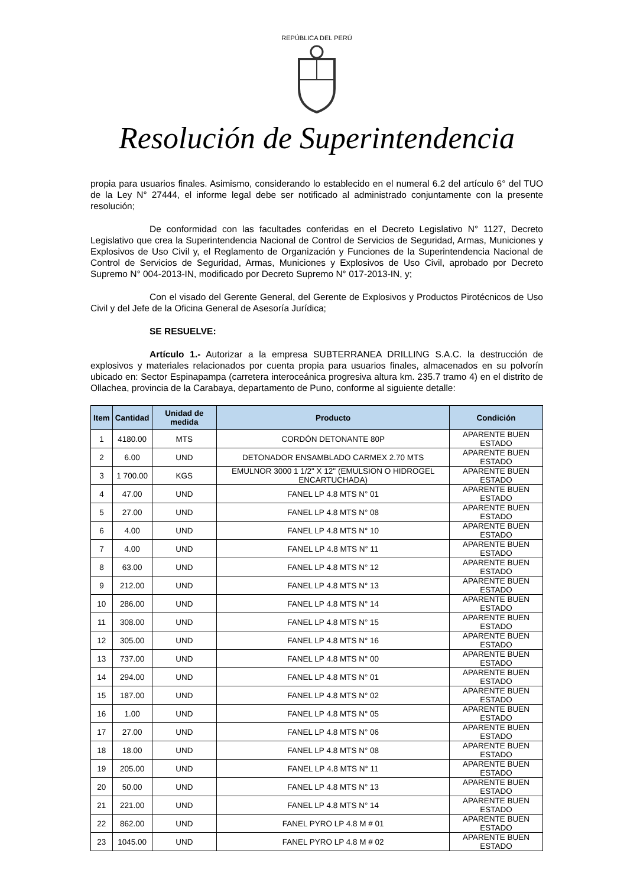REPÚBLICA DEL PERÚ
Resolución de Superintendencia
propia para usuarios finales. Asimismo, considerando lo establecido en el numeral 6.2 del artículo 6° del TUO de la Ley N° 27444, el informe legal debe ser notificado al administrado conjuntamente con la presente resolución;
De conformidad con las facultades conferidas en el Decreto Legislativo N° 1127, Decreto Legislativo que crea la Superintendencia Nacional de Control de Servicios de Seguridad, Armas, Municiones y Explosivos de Uso Civil y, el Reglamento de Organización y Funciones de la Superintendencia Nacional de Control de Servicios de Seguridad, Armas, Municiones y Explosivos de Uso Civil, aprobado por Decreto Supremo N° 004-2013-IN, modificado por Decreto Supremo N° 017-2013-IN, y;
Con el visado del Gerente General, del Gerente de Explosivos y Productos Pirotécnicos de Uso Civil y del Jefe de la Oficina General de Asesoría Jurídica;
SE RESUELVE:
Artículo 1.- Autorizar a la empresa SUBTERRANEA DRILLING S.A.C. la destrucción de explosivos y materiales relacionados por cuenta propia para usuarios finales, almacenados en su polvorín ubicado en: Sector Espinapampa (carretera interoceánica progresiva altura km. 235.7 tramo 4) en el distrito de Ollachea, provincia de la Carabaya, departamento de Puno, conforme al siguiente detalle:
| Item | Cantidad | Unidad de medida | Producto | Condición |
| --- | --- | --- | --- | --- |
| 1 | 4180.00 | MTS | CORDÓN DETONANTE 80P | APARENTE BUEN ESTADO |
| 2 | 6.00 | UND | DETONADOR ENSAMBLADO CARMEX 2.70 MTS | APARENTE BUEN ESTADO |
| 3 | 1 700.00 | KGS | EMULNOR 3000 1 1/2" X 12" (EMULSION O HIDROGEL ENCARTUCHADA) | APARENTE BUEN ESTADO |
| 4 | 47.00 | UND | FANEL LP 4.8 MTS N° 01 | APARENTE BUEN ESTADO |
| 5 | 27.00 | UND | FANEL LP 4.8 MTS N° 08 | APARENTE BUEN ESTADO |
| 6 | 4.00 | UND | FANEL LP 4.8 MTS N° 10 | APARENTE BUEN ESTADO |
| 7 | 4.00 | UND | FANEL LP 4.8 MTS N° 11 | APARENTE BUEN ESTADO |
| 8 | 63.00 | UND | FANEL LP 4.8 MTS N° 12 | APARENTE BUEN ESTADO |
| 9 | 212.00 | UND | FANEL LP 4.8 MTS N° 13 | APARENTE BUEN ESTADO |
| 10 | 286.00 | UND | FANEL LP 4.8 MTS N° 14 | APARENTE BUEN ESTADO |
| 11 | 308.00 | UND | FANEL LP 4.8 MTS N° 15 | APARENTE BUEN ESTADO |
| 12 | 305.00 | UND | FANEL LP 4.8 MTS N° 16 | APARENTE BUEN ESTADO |
| 13 | 737.00 | UND | FANEL LP 4.8 MTS N° 00 | APARENTE BUEN ESTADO |
| 14 | 294.00 | UND | FANEL LP 4.8 MTS N° 01 | APARENTE BUEN ESTADO |
| 15 | 187.00 | UND | FANEL LP 4.8 MTS N° 02 | APARENTE BUEN ESTADO |
| 16 | 1.00 | UND | FANEL LP 4.8 MTS N° 05 | APARENTE BUEN ESTADO |
| 17 | 27.00 | UND | FANEL LP 4.8 MTS N° 06 | APARENTE BUEN ESTADO |
| 18 | 18.00 | UND | FANEL LP 4.8 MTS N° 08 | APARENTE BUEN ESTADO |
| 19 | 205.00 | UND | FANEL LP 4.8 MTS N° 11 | APARENTE BUEN ESTADO |
| 20 | 50.00 | UND | FANEL LP 4.8 MTS N° 13 | APARENTE BUEN ESTADO |
| 21 | 221.00 | UND | FANEL LP 4.8 MTS N° 14 | APARENTE BUEN ESTADO |
| 22 | 862.00 | UND | FANEL PYRO LP 4.8 M # 01 | APARENTE BUEN ESTADO |
| 23 | 1045.00 | UND | FANEL PYRO LP 4.8 M # 02 | APARENTE BUEN ESTADO |